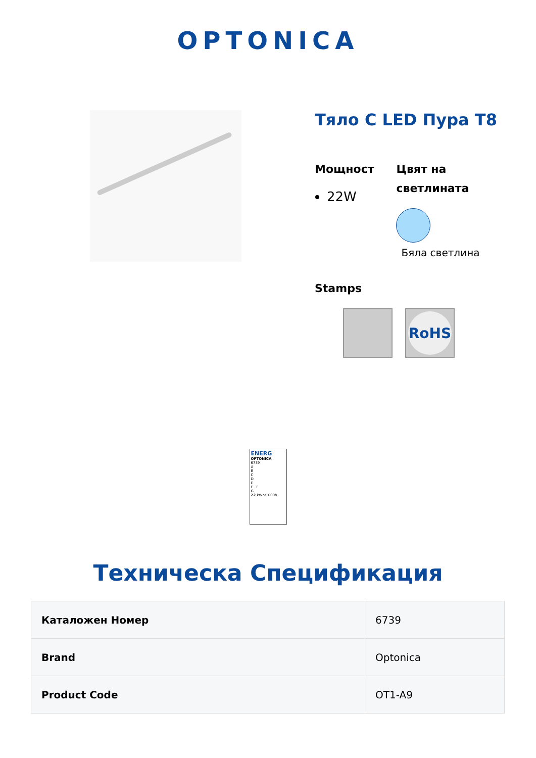OPTONICA
Тяло С LED Пура T8
Мощност
22W
Цвят на светлината
Бяла светлина
Stamps
RoHS
ENERG
OPTONICA
6739
A
B
C
D
E
F F
G
22 kWh/1000h
Техническа Спецификация
| Каталожен Номер | 6739 |
| Brand | Optonica |
| Product Code | OT1-A9 |